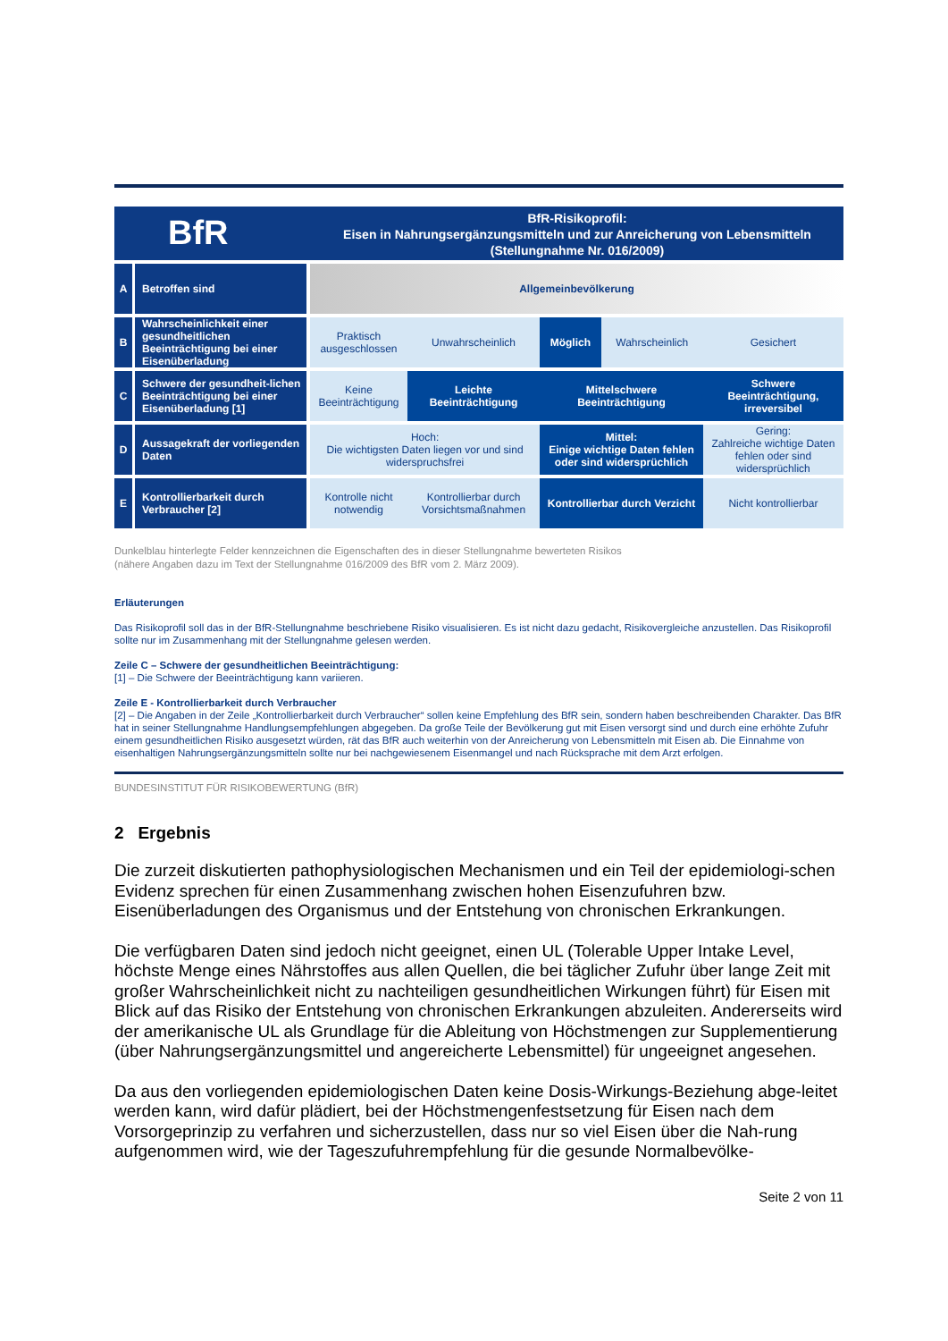BfR
BfR-Risikoprofil:
Eisen in Nahrungsergänzungsmitteln und zur Anreicherung von Lebensmitteln
(Stellungnahme Nr. 016/2009)
| A | Betroffen sind | Allgemeinbevölkerung | | | | |
| B | Wahrscheinlichkeit einer gesundheitlichen Beeinträchtigung bei einer Eisenüberladung | Praktisch ausgeschlossen | Unwahrscheinlich | Möglich | Wahrscheinlich | Gesichert |
| C | Schwere der gesundheit-lichen Beeinträchtigung bei einer Eisenüberladung [1] | Keine Beeinträchtigung | Leichte Beeinträchtigung | Mittelschwere Beeinträchtigung | | Schwere Beeinträchtigung, irreversibel |
| D | Aussagekraft der vorliegenden Daten | Hoch: Die wichtigsten Daten liegen vor und sind widerspruchsfrei | | Mittel: Einige wichtige Daten fehlen oder sind widersprüchlich | | Gering: Zahlreiche wichtige Daten fehlen oder sind widersprüchlich |
| E | Kontrollierbarkeit durch Verbraucher [2] | Kontrolle nicht notwendig | Kontrollierbar durch Vorsichtsmaßnahmen | Kontrollierbar durch Verzicht | | Nicht kontrollierbar |
Dunkelblau hinterlegte Felder kennzeichnen die Eigenschaften des in dieser Stellungnahme bewerteten Risikos
(nähere Angaben dazu im Text der Stellungnahme 016/2009 des BfR vom 2. März 2009).
Erläuterungen
Das Risikoprofil soll das in der BfR-Stellungnahme beschriebene Risiko visualisieren. Es ist nicht dazu gedacht, Risikovergleiche anzustellen. Das Risikoprofil sollte nur im Zusammenhang mit der Stellungnahme gelesen werden.
Zeile C – Schwere der gesundheitlichen Beeinträchtigung:
[1] – Die Schwere der Beeinträchtigung kann variieren.
Zeile E - Kontrollierbarkeit durch Verbraucher
[2] – Die Angaben in der Zeile „Kontrollierbarkeit durch Verbraucher“ sollen keine Empfehlung des BfR sein, sondern haben beschreibenden Charakter. Das BfR hat in seiner Stellungnahme Handlungsempfehlungen abgegeben. Da große Teile der Bevölkerung gut mit Eisen versorgt sind und durch eine erhöhte Zufuhr einem gesundheitlichen Risiko ausgesetzt würden, rät das BfR auch weiterhin von der Anreicherung von Lebensmitteln mit Eisen ab. Die Einnahme von eisenhaltigen Nahrungsergänzungsmitteln sollte nur bei nachgewiesenem Eisenmangel und nach Rücksprache mit dem Arzt erfolgen.
BUNDESINSTITUT FÜR RISIKOBEWERTUNG (BfR)
2 Ergebnis
Die zurzeit diskutierten pathophysiologischen Mechanismen und ein Teil der epidemiologi-schen Evidenz sprechen für einen Zusammenhang zwischen hohen Eisenzufuhren bzw. Eisenüberladungen des Organismus und der Entstehung von chronischen Erkrankungen.
Die verfügbaren Daten sind jedoch nicht geeignet, einen UL (Tolerable Upper Intake Level, höchste Menge eines Nährstoffes aus allen Quellen, die bei täglicher Zufuhr über lange Zeit mit großer Wahrscheinlichkeit nicht zu nachteiligen gesundheitlichen Wirkungen führt) für Eisen mit Blick auf das Risiko der Entstehung von chronischen Erkrankungen abzuleiten. Andererseits wird der amerikanische UL als Grundlage für die Ableitung von Höchstmengen zur Supplementierung (über Nahrungsergänzungsmittel und angereicherte Lebensmittel) für ungeeignet angesehen.
Da aus den vorliegenden epidemiologischen Daten keine Dosis-Wirkungs-Beziehung abge-leitet werden kann, wird dafür plädiert, bei der Höchstmengenfestsetzung für Eisen nach dem Vorsorgeprinzip zu verfahren und sicherzustellen, dass nur so viel Eisen über die Nah-rung aufgenommen wird, wie der Tageszufuhrempfehlung für die gesunde Normalbevölke-
Seite 2 von 11